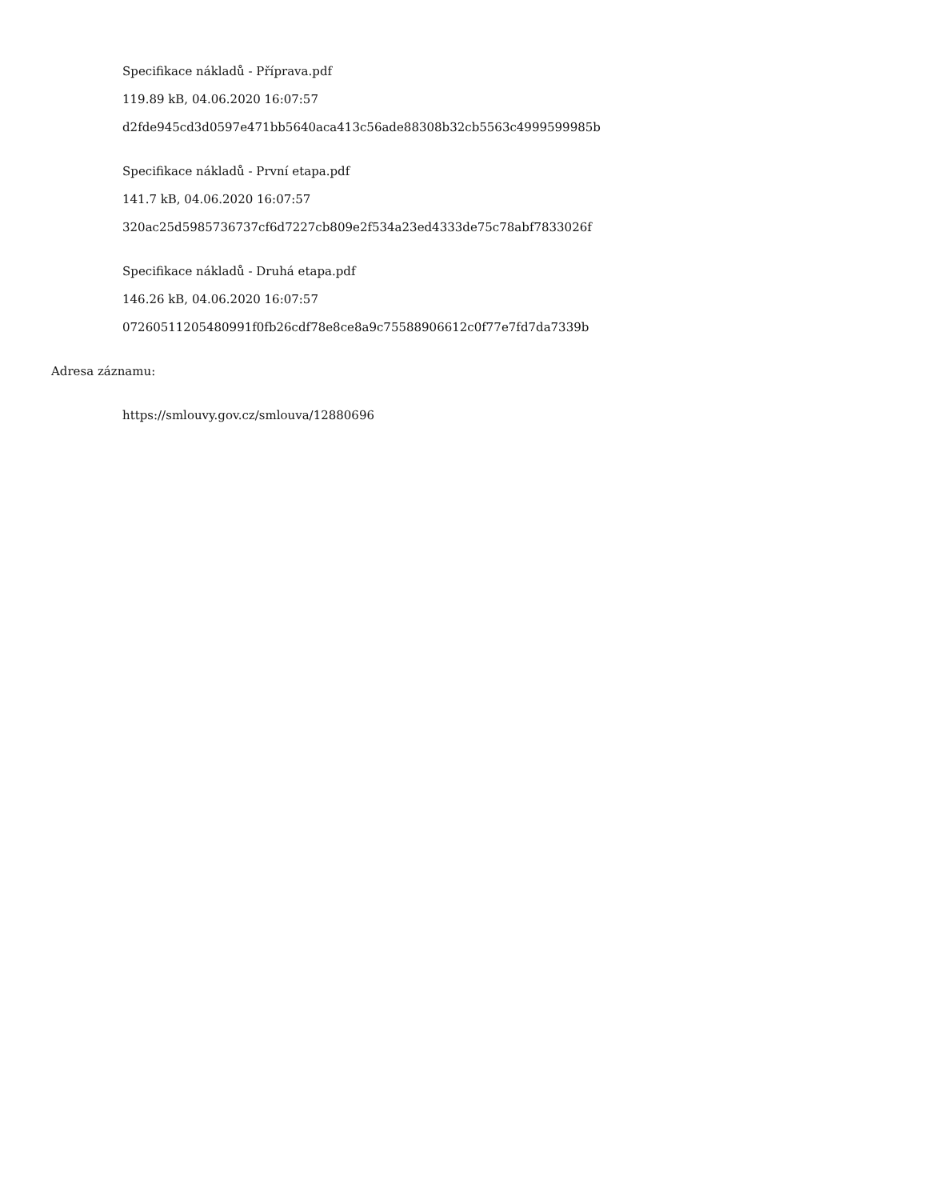Specifikace nákladů - Příprava.pdf
119.89 kB, 04.06.2020 16:07:57
d2fde945cd3d0597e471bb5640aca413c56ade88308b32cb5563c4999599985b
Specifikace nákladů - První etapa.pdf
141.7 kB, 04.06.2020 16:07:57
320ac25d5985736737cf6d7227cb809e2f534a23ed4333de75c78abf7833026f
Specifikace nákladů - Druhá etapa.pdf
146.26 kB, 04.06.2020 16:07:57
07260511205480991f0fb26cdf78e8ce8a9c75588906612c0f77e7fd7da7339b
Adresa záznamu:
https://smlouvy.gov.cz/smlouva/12880696